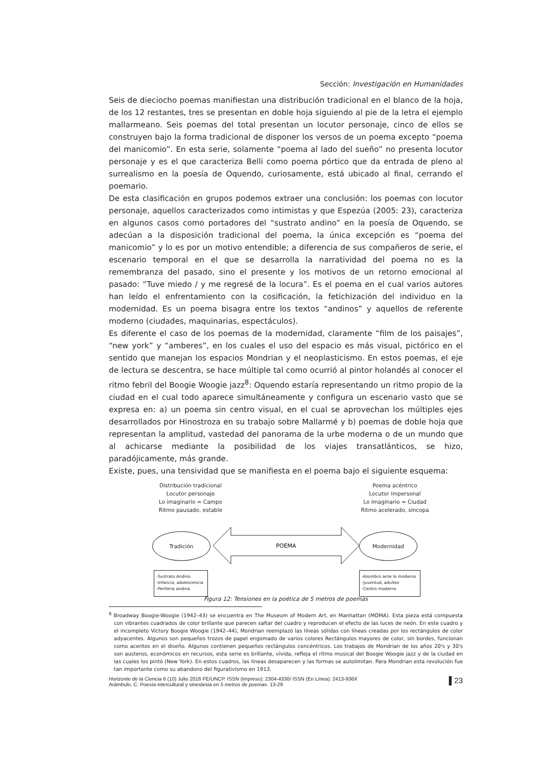Sección: Investigación en Humanidades
Seis de dieciocho poemas manifiestan una distribución tradicional en el blanco de la hoja, de los 12 restantes, tres se presentan en doble hoja siguiendo al pie de la letra el ejemplo mallarmeano. Seis poemas del total presentan un locutor personaje, cinco de ellos se construyen bajo la forma tradicional de disponer los versos de un poema excepto “poema del manicomio”. En esta serie, solamente “poema al lado del sueño” no presenta locutor personaje y es el que caracteriza Belli como poema pórtico que da entrada de pleno al surrealismo en la poesía de Oquendo, curiosamente, está ubicado al final, cerrando el poemario.
De esta clasificación en grupos podemos extraer una conclusión: los poemas con locutor personaje, aquellos caracterizados como intimistas y que Espezúa (2005: 23), caracteriza en algunos casos como portadores del “sustrato andino” en la poesía de Oquendo, se adecúan a la disposición tradicional del poema, la única excepción es “poema del manicomio” y lo es por un motivo entendible; a diferencia de sus compañeros de serie, el escenario temporal en el que se desarrolla la narratividad del poema no es la remembranza del pasado, sino el presente y los motivos de un retorno emocional al pasado: “Tuve miedo / y me regresé de la locura”. Es el poema en el cual varios autores han leído el enfrentamiento con la cosificación, la fetichización del individuo en la modernidad. Es un poema bisagra entre los textos “andinos” y aquellos de referente moderno (ciudades, maquinarias, espectáculos).
Es diferente el caso de los poemas de la modernidad, claramente “film de los paisajes”, “new york” y “amberes”, en los cuales el uso del espacio es más visual, pictórico en el sentido que manejan los espacios Mondrian y el neoplasticismo. En estos poemas, el eje de lectura se descentra, se hace múltiple tal como ocurrió al pintor holandés al conocer el ritmo febril del Boogie Woogie jazz<sup>8</sup>: Oquendo estaría representando un ritmo propio de la ciudad en el cual todo aparece simultáneamente y configura un escenario vasto que se expresa en: a) un poema sin centro visual, en el cual se aprovechan los múltiples ejes desarrollados por Hinostroza en su trabajo sobre Mallarmé y b) poemas de doble hoja que representan la amplitud, vastedad del panorama de la urbe moderna o de un mundo que al achicarse mediante la posibilidad de los viajes transatlánticos, se hizo, paradójicamente, más grande.
Existe, pues, una tensividad que se manifiesta en el poema bajo el siguiente esquema:
Distribución tradicional
Locutor personaje
Lo imaginario = Campo
Ritmo pausado, estable
Poema acéntrico
Locutor impersonal
Lo imaginario = Ciudad
Ritmo acelerado, síncopa
Tradición
POEMA
Modernidad
-Sustrato Andino
-Infancia, adolescencia
-Periferia andina
-Asombro ante lo moderno
-Juventud, adultez
-Centro moderno
Figura 12: Tensiones en la poética de 5 metros de poemas
<sup>8</sup> Broadway Boogie-Woogie (1942–43) se encuentra en The Museum of Modern Art, en Manhattan (MOMA). Esta pieza está compuesta con vibrantes cuadrados de color brillante que parecen saltar del cuadro y reproducen el efecto de las luces de neón. En este cuadro y el incompleto Victory Boogie Woogie (1942–44), Mondrian reemplazó las líneas sólidas con líneas creadas por los rectángulos de color adyacentes. Algunos son pequeños trozos de papel engomado de varios colores Rectángulos mayores de color, sin bordes, funcionan como acentos en el diseño. Algunos contienen pequeños rectángulos concéntricos. Los trabajos de Mondrian de los años 20's y 30's son austeros, económicos en recursos, esta serie es brillante, vívida, refleja el ritmo musical del Boogie Woogie jazz y de la ciudad en las cuales los pintó (New York). En estos cuadros, las líneas desaparecen y las formas se autolimitan. Para Mondrian esta revolución fue tan importante como su abandono del figurativismo en 1913.
Horizonte de la Ciencia 6 (10) Julio 2016 FE/UNCP. ISSN (Impreso): 2304-4330/ ISSN (En Línea): 2413-936X
Arámbulo, C. Poesía intercultural y sinestesia en 5 metros de poemas. 13-29
▌23